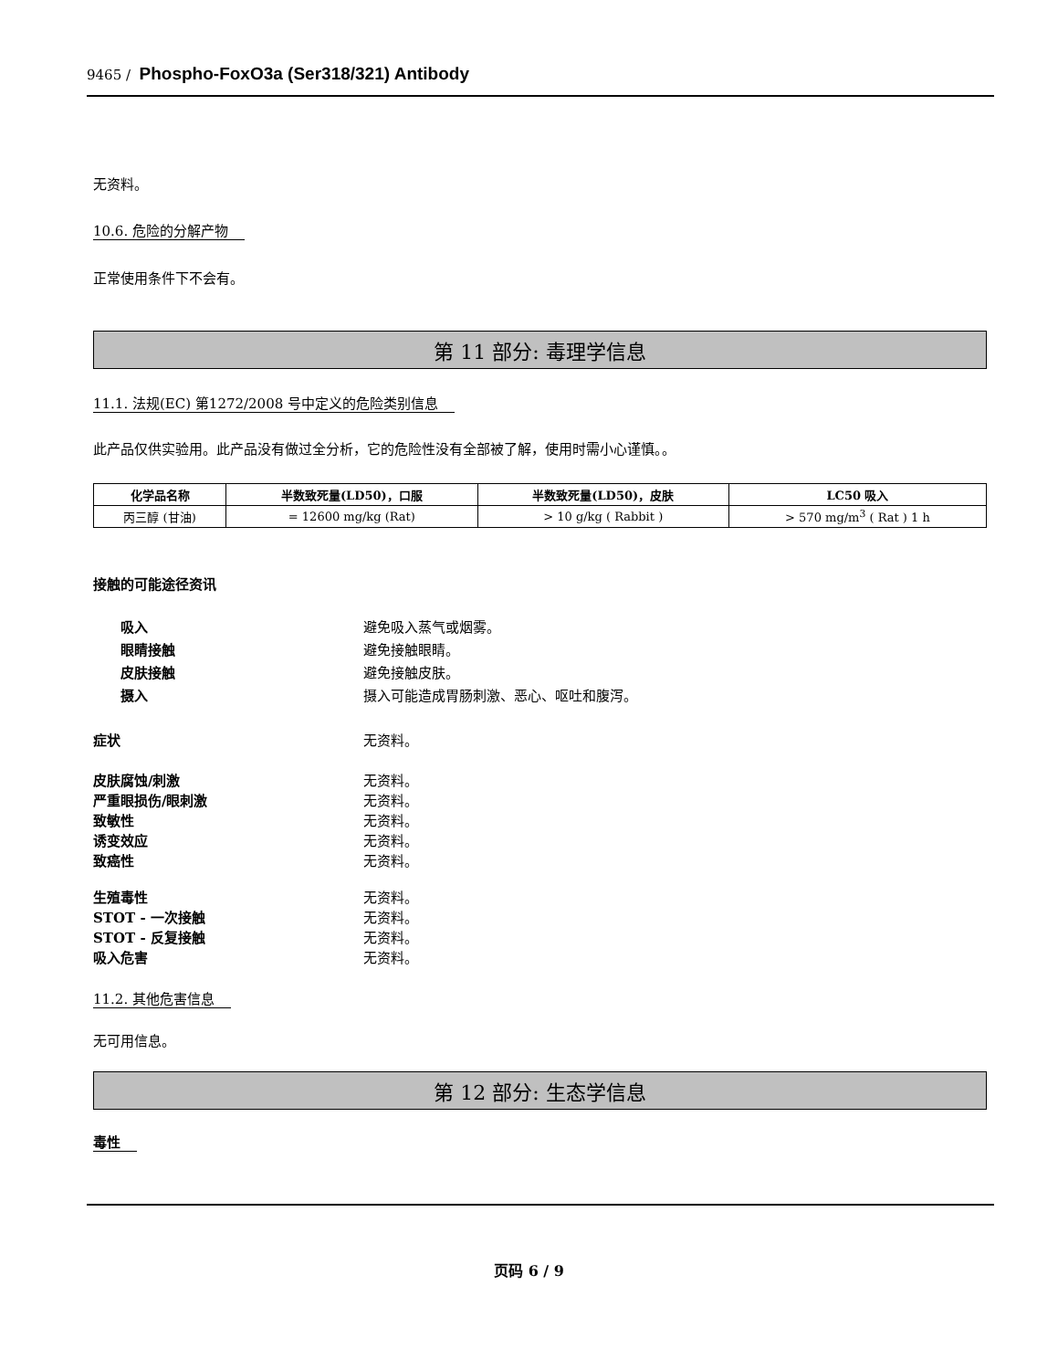9465 / Phospho-FoxO3a (Ser318/321) Antibody
无资料。
10.6. 危险的分解产物
正常使用条件下不会有。
第 11 部分: 毒理学信息
11.1. 法规(EC) 第1272/2008 号中定义的危险类别信息
此产品仅供实验用。此产品没有做过全分析，它的危险性没有全部被了解，使用时需小心谨慎。。
| 化学品名称 | 半数致死量(LD50)，口服 | 半数致死量(LD50)，皮肤 | LC50 吸入 |
| --- | --- | --- | --- |
| 丙三醇 (甘油) | = 12600 mg/kg (Rat) | > 10 g/kg ( Rabbit ) | > 570 mg/m<sup>3</sup> ( Rat ) 1 h |
接触的可能途径资讯
吸入 避免吸入蒸气或烟雾。
眼睛接触 避免接触眼睛。
皮肤接触 避免接触皮肤。
摄入 摄入可能造成胃肠刺激、恶心、呕吐和腹泻。
症状 无资料。
皮肤腐蚀/刺激 无资料。
严重眼损伤/眼刺激 无资料。
致敏性 无资料。
诱变效应 无资料。
致癌性 无资料。
生殖毒性 无资料。
STOT - 一次接触 无资料。
STOT - 反复接触 无资料。
吸入危害 无资料。
11.2. 其他危害信息
无可用信息。
第 12 部分: 生态学信息
毒性
页码 6 / 9